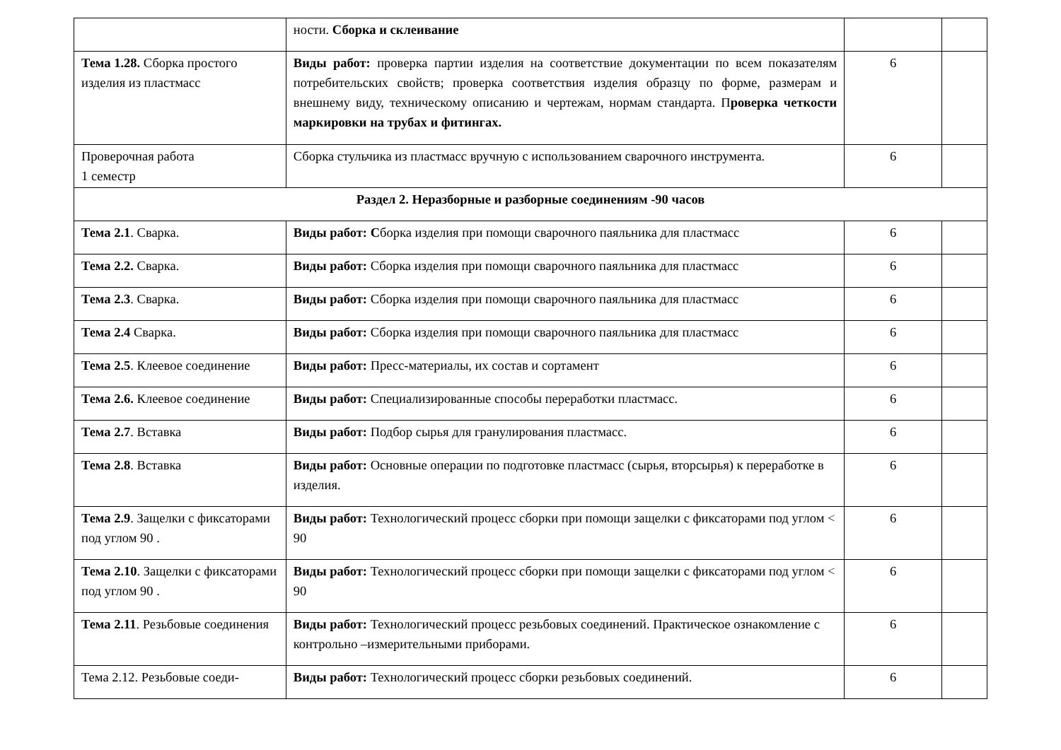| | ности. Сборка и склеивание | | |
| Тема 1.28. Сборка простого изделия из пластмасс | Виды работ: проверка партии изделия на соответствие документации по всем показателям потребительских свойств; проверка соответствия изделия образцу по форме, размерам и внешнему виду, техническому описанию и чертежам, нормам стандарта. П роверка четкости маркировки на трубах и фитингах. | 6 | |
| Проверочная работа 1 семестр | Сборка стульчика из пластмасс вручную с использованием сварочного инструмента. | 6 | |
| Раздел 2. Неразборные и разборные соединениям -90 часов | | | |
| Тема 2.1 . Сварка. | Виды работ: С борка изделия при помощи сварочного паяльника для пластмасс | 6 | |
| Тема 2.2. Сварка. | Виды работ: Сборка изделия при помощи сварочного паяльника для пластмасс | 6 | |
| Тема 2.3 . Сварка. | Виды работ: Сборка изделия при помощи сварочного паяльника для пластмасс | 6 | |
| Тема 2.4 Сварка. | Виды работ: Сборка изделия при помощи сварочного паяльника для пластмасс | 6 | |
| Тема 2.5 . Клеевое соединение | Виды работ: Пресс-материалы, их состав и сортамент | 6 | |
| Тема 2.6. Клеевое соединение | Виды работ: Специализированные способы переработки пластмасс. | 6 | |
| Тема 2.7 . Вставка | Виды работ: Подбор сырья для гранулирования пластмасс. | 6 | |
| Тема 2.8 . Вставка | Виды работ: Основные операции по подготовке пластмасс (сырья, вторсырья) к переработке в изделия. | 6 | |
| Тема 2.9 . Защелки с фиксаторами под углом 90 . | Виды работ: Технологический процесс сборки при помощи защелки с фиксаторами под углом < 90 | 6 | |
| Тема 2.10 . Защелки с фиксаторами под углом 90 . | Виды работ: Технологический процесс сборки при помощи защелки с фиксаторами под углом < 90 | 6 | |
| Тема 2.11 . Резьбовые соединения | Виды работ: Технологический процесс резьбовых соединений. Практическое ознакомление с контрольно –измерительными приборами. | 6 | |
| Тема 2.12. Резьбовые соеди- | Виды работ: Технологический процесс сборки резьбовых соединений. | 6 | |